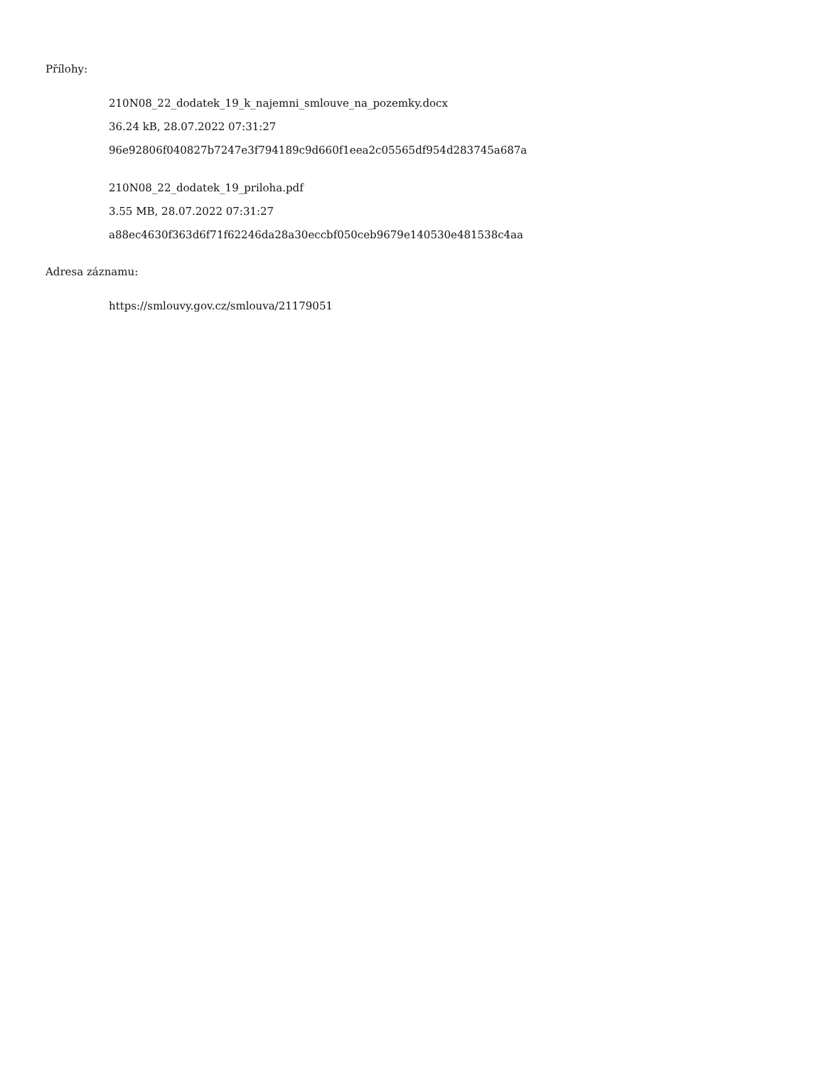Přílohy:
210N08_22_dodatek_19_k_najemni_smlouve_na_pozemky.docx
36.24 kB, 28.07.2022 07:31:27
96e92806f040827b7247e3f794189c9d660f1eea2c05565df954d283745a687a
210N08_22_dodatek_19_priloha.pdf
3.55 MB, 28.07.2022 07:31:27
a88ec4630f363d6f71f62246da28a30eccbf050ceb9679e140530e481538c4aa
Adresa záznamu:
https://smlouvy.gov.cz/smlouva/21179051